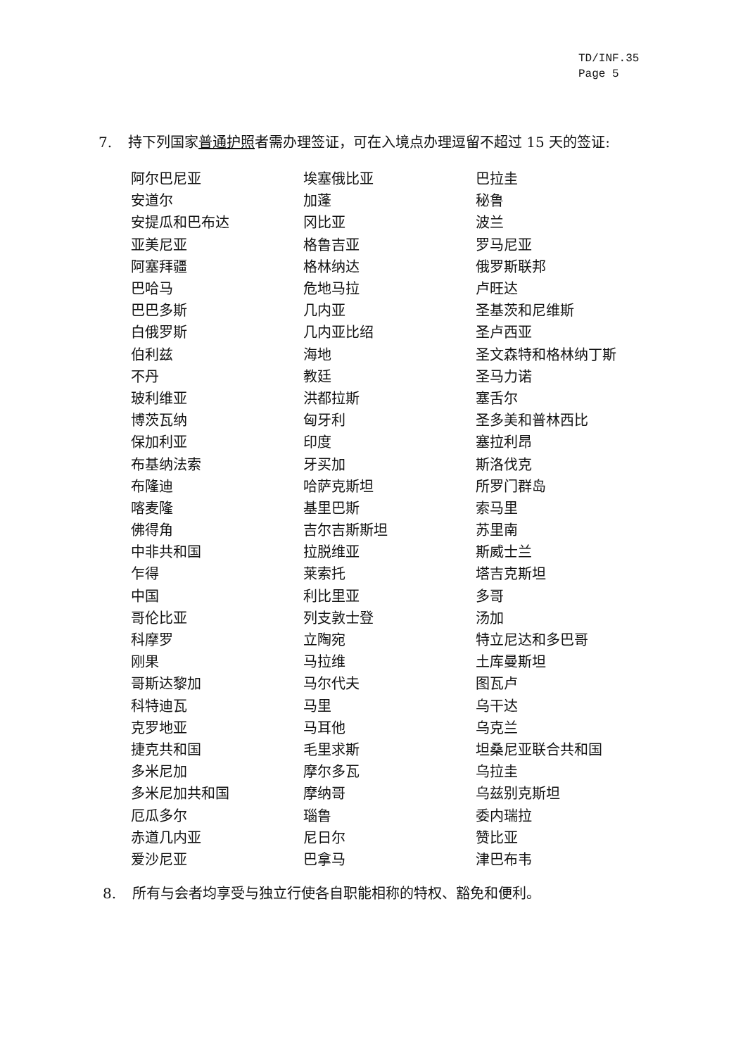TD/INF.35
Page 5
7. 持下列国家普通护照者需办理签证，可在入境点办理逗留不超过 15 天的签证:
| 阿尔巴尼亚 | 埃塞俄比亚 | 巴拉圭 |
| 安道尔 | 加蓬 | 秘鲁 |
| 安提瓜和巴布达 | 冈比亚 | 波兰 |
| 亚美尼亚 | 格鲁吉亚 | 罗马尼亚 |
| 阿塞拜疆 | 格林纳达 | 俄罗斯联邦 |
| 巴哈马 | 危地马拉 | 卢旺达 |
| 巴巴多斯 | 几内亚 | 圣基茨和尼维斯 |
| 白俄罗斯 | 几内亚比绍 | 圣卢西亚 |
| 伯利兹 | 海地 | 圣文森特和格林纳丁斯 |
| 不丹 | 教廷 | 圣马力诺 |
| 玻利维亚 | 洪都拉斯 | 塞舌尔 |
| 博茨瓦纳 | 匈牙利 | 圣多美和普林西比 |
| 保加利亚 | 印度 | 塞拉利昂 |
| 布基纳法索 | 牙买加 | 斯洛伐克 |
| 布隆迪 | 哈萨克斯坦 | 所罗门群岛 |
| 喀麦隆 | 基里巴斯 | 索马里 |
| 佛得角 | 吉尔吉斯斯坦 | 苏里南 |
| 中非共和国 | 拉脱维亚 | 斯威士兰 |
| 乍得 | 莱索托 | 塔吉克斯坦 |
| 中国 | 利比里亚 | 多哥 |
| 哥伦比亚 | 列支敦士登 | 汤加 |
| 科摩罗 | 立陶宛 | 特立尼达和多巴哥 |
| 刚果 | 马拉维 | 土库曼斯坦 |
| 哥斯达黎加 | 马尔代夫 | 图瓦卢 |
| 科特迪瓦 | 马里 | 乌干达 |
| 克罗地亚 | 马耳他 | 乌克兰 |
| 捷克共和国 | 毛里求斯 | 坦桑尼亚联合共和国 |
| 多米尼加 | 摩尔多瓦 | 乌拉圭 |
| 多米尼加共和国 | 摩纳哥 | 乌兹别克斯坦 |
| 厄瓜多尔 | 瑙鲁 | 委内瑞拉 |
| 赤道几内亚 | 尼日尔 | 赞比亚 |
| 爱沙尼亚 | 巴拿马 | 津巴布韦 |
8. 所有与会者均享受与独立行使各自职能相称的特权、豁免和便利。